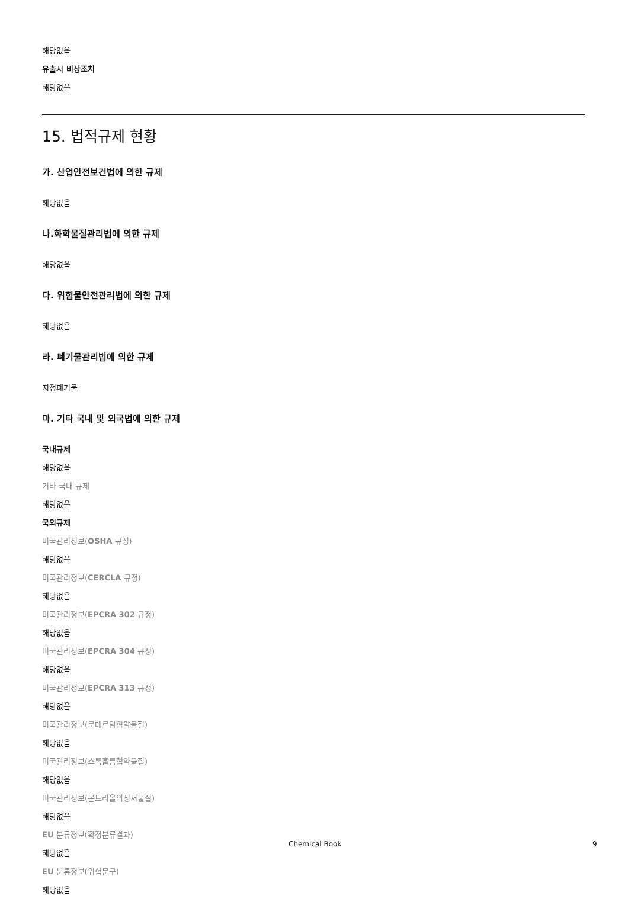해당없음
유출시 비상조치
해당없음
15. 법적규제 현황
가. 산업안전보건법에 의한 규제
해당없음
나.화학물질관리법에 의한 규제
해당없음
다. 위험물안전관리법에 의한 규제
해당없음
라. 폐기물관리법에 의한 규제
지정폐기물
마. 기타 국내 및 외국법에 의한 규제
국내규제
해당없음
기타 국내 규제
해당없음
국외규제
미국관리정보(OSHA 규정)
해당없음
미국관리정보(CERCLA 규정)
해당없음
미국관리정보(EPCRA 302 규정)
해당없음
미국관리정보(EPCRA 304 규정)
해당없음
미국관리정보(EPCRA 313 규정)
해당없음
미국관리정보(로테르담협약물질)
해당없음
미국관리정보(스톡홀름협약물질)
해당없음
미국관리정보(몬트리올의정서물질)
해당없음
EU 분류정보(확정분류결과)
해당없음
EU 분류정보(위험문구)
해당없음
Chemical Book 9